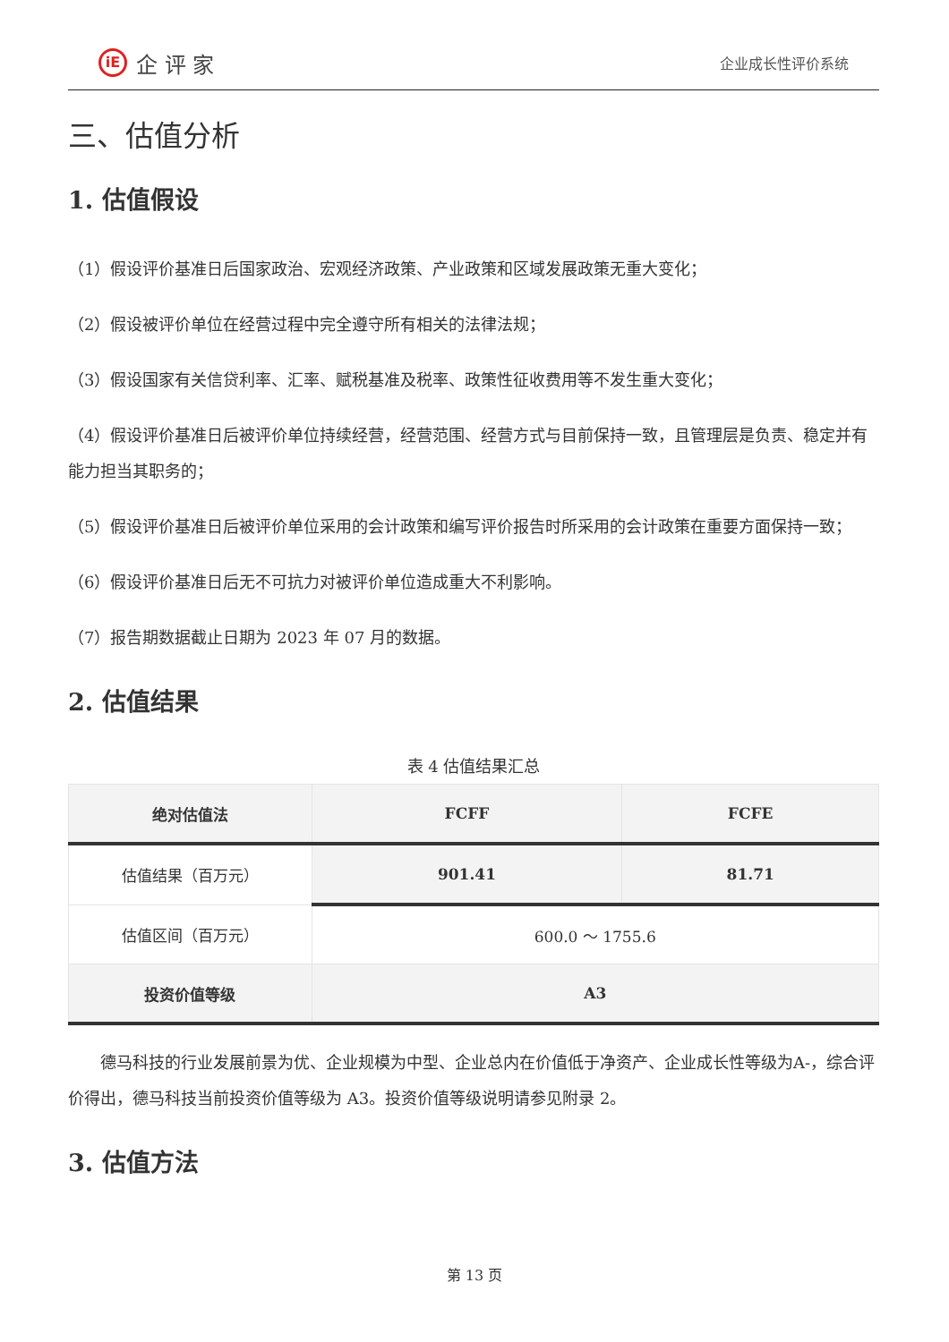iE
企 评 家
企业成长性评价系统
三、估值分析
1. 估值假设
（1）假设评价基准日后国家政治、宏观经济政策、产业政策和区域发展政策无重大变化；
（2）假设被评价单位在经营过程中完全遵守所有相关的法律法规；
（3）假设国家有关信贷利率、汇率、赋税基准及税率、政策性征收费用等不发生重大变化；
（4）假设评价基准日后被评价单位持续经营，经营范围、经营方式与目前保持一致，且管理层是负责、稳定并有能力担当其职务的；
（5）假设评价基准日后被评价单位采用的会计政策和编写评价报告时所采用的会计政策在重要方面保持一致；
（6）假设评价基准日后无不可抗力对被评价单位造成重大不利影响。
（7）报告期数据截止日期为 2023 年 07 月的数据。
2. 估值结果
表 4 估值结果汇总
| 绝对估值法 | FCFF | FCFE |
| --- | --- | --- |
| 估值结果（百万元） | 901.41 | 81.71 |
| 估值区间（百万元） | 600.0 ～ 1755.6 | |
| 投资价值等级 | A3 | |
德马科技的行业发展前景为优、企业规模为中型、企业总内在价值低于净资产、企业成长性等级为A-，综合评价得出，德马科技当前投资价值等级为 A3。投资价值等级说明请参见附录 2。
3. 估值方法
第 13 页